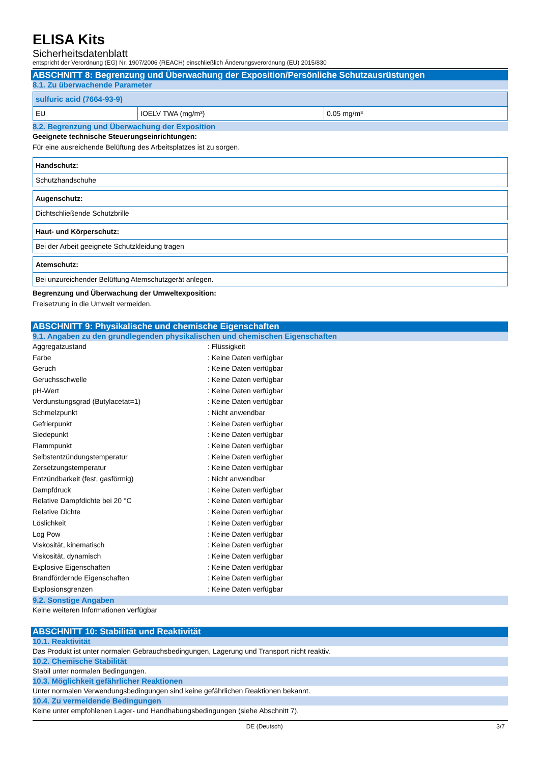ELISA Kits
Sicherheitsdatenblatt
entspricht der Verordnung (EG) Nr. 1907/2006 (REACH) einschließlich Änderungsverordnung (EU) 2015/830
ABSCHNITT 8: Begrenzung und Überwachung der Exposition/Persönliche Schutzausrüstungen
8.1. Zu überwachende Parameter
| sulfuric acid (7664-93-9) | | |
| EU | IOELV TWA (mg/m³) | 0.05 mg/m³ |
8.2. Begrenzung und Überwachung der Exposition
Geeignete technische Steuerungseinrichtungen:
Für eine ausreichende Belüftung des Arbeitsplatzes ist zu sorgen.
| Handschutz: |
| Schutzhandschuhe |
| Augenschutz: |
| Dichtschließende Schutzbrille |
| Haut- und Körperschutz: |
| Bei der Arbeit geeignete Schutzkleidung tragen |
| Atemschutz: |
| Bei unzureichender Belüftung Atemschutzgerät anlegen. |
Begrenzung und Überwachung der Umweltexposition:
Freisetzung in die Umwelt vermeiden.
ABSCHNITT 9: Physikalische und chemische Eigenschaften
9.1. Angaben zu den grundlegenden physikalischen und chemischen Eigenschaften
| Aggregatzustand | : Flüssigkeit |
| Farbe | : Keine Daten verfügbar |
| Geruch | : Keine Daten verfügbar |
| Geruchsschwelle | : Keine Daten verfügbar |
| pH-Wert | : Keine Daten verfügbar |
| Verdunstungsgrad (Butylacetat=1) | : Keine Daten verfügbar |
| Schmelzpunkt | : Nicht anwendbar |
| Gefrierpunkt | : Keine Daten verfügbar |
| Siedepunkt | : Keine Daten verfügbar |
| Flammpunkt | : Keine Daten verfügbar |
| Selbstentzündungstemperatur | : Keine Daten verfügbar |
| Zersetzungstemperatur | : Keine Daten verfügbar |
| Entzündbarkeit (fest, gasförmig) | : Nicht anwendbar |
| Dampfdruck | : Keine Daten verfügbar |
| Relative Dampfdichte bei 20 °C | : Keine Daten verfügbar |
| Relative Dichte | : Keine Daten verfügbar |
| Löslichkeit | : Keine Daten verfügbar |
| Log Pow | : Keine Daten verfügbar |
| Viskosität, kinematisch | : Keine Daten verfügbar |
| Viskosität, dynamisch | : Keine Daten verfügbar |
| Explosive Eigenschaften | : Keine Daten verfügbar |
| Brandfördernde Eigenschaften | : Keine Daten verfügbar |
| Explosionsgrenzen | : Keine Daten verfügbar |
9.2. Sonstige Angaben
Keine weiteren Informationen verfügbar
ABSCHNITT 10: Stabilität und Reaktivität
10.1. Reaktivität
Das Produkt ist unter normalen Gebrauchsbedingungen, Lagerung und Transport nicht reaktiv.
10.2. Chemische Stabilität
Stabil unter normalen Bedingungen.
10.3. Möglichkeit gefährlicher Reaktionen
Unter normalen Verwendungsbedingungen sind keine gefährlichen Reaktionen bekannt.
10.4. Zu vermeidende Bedingungen
Keine unter empfohlenen Lager- und Handhabungsbedingungen (siehe Abschnitt 7).
DE (Deutsch) 3/7